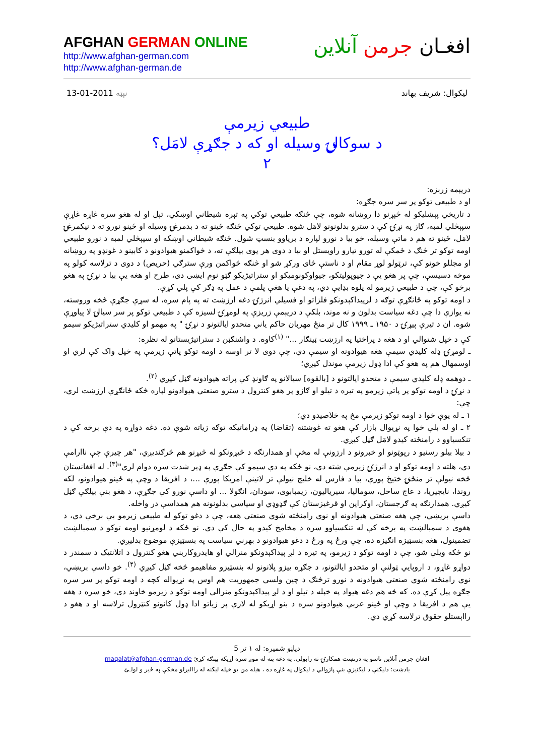AFGHAN GERMAN ONLINE
http://www.afghan-german.com
http://www.afghan-german.de
افغـان جرمن آنلاین
ليکوال: شريف بهاند نېټه 2011-01-13
طبيعي زيرمې
د سوکالۍ وسيله او که د جګړې لامَل؟
۲
دريېمه زرېزه:
او د طبيعي توکو پر سر سره جګړه:
د تاريخي پېښليکو له څېړنو دا روښانه شوه، چې ځنګه طبيعي توکي په تېره شيطاني اوښکي، تېل او له هغو سره غاړه غاړې سپېڅلي لمبه، ګاز په نړۍ کې د سترو بدلونونو لامَل شوه. طبيعي توکي ځنګه ځينو ته د بدمرغۍ وسيله او ځينو نورو ته د نيکمرغۍ لامَل، ځينو ته هم د ماتې وسيله، خو بيا د نورو لپاره د برياوو بنسټ شول. ځنګه شيطاني اوښکه او سپېڅلي لمبه د نورو طبيعي اومه توکو تر څنګ د ځمکې له تورو تيارو راويستل او بيا د دوی هر يوی بيلګې ته، د څواکمنو هيوادونو د کابينو د غونډو په روښانه او مجللو خونو کې، ترټولو لوړ مقام او د ناستې ځای ورکړ شو او څنګه څواکمن ورې سترګي (حريص) د دوی د ترلاسه کولو په موخه دسيسې، چې پر هغو يې د جيوپوليتکو، جيواوکونوميکو او ستراتيژيکو ګټو نوم ايښی دی، طرح او هغه يې بيا د نړۍ په هغو برخو کې، چې د طبيعي زيرمو له پلوه بډايې دي، په دغې يا هغې پلمې د عمل په ډګر کې پلي کړې.
د اومه توکو په ځانګړې توګه د لرپيداکېدونکو فلزاتو او فسيلي انرژۍ دغه ارزښت ته په پام سره، له سړې جګړې څخه وروسته، نه يوازې دا چې دغه سياست بدلون و نه موند، بلکې د دريېمې زريزې په لومړۍ لسيزه کې د طبيعي توکو پر سر سيالۍ لا پياوړې شوه. ان د تيرې پيړۍ د ۱۹۵۰ ـ ۱۹۹۹ کال تر منځ مهربان حاکم ياني متحدو ايالتونو د نړۍ " په مهمو او کليدي ستراتيژيکو سيمو کې د خپل شتوالي او د هغه د پراختيا په ارزښت ټينګار ..." <sup>(۱)</sup>کاوه. د واشنګټن د ستراتيژيستانو له نظره:
ـ لومړۍ ډله کليدي سيمې هغه هيوادونه او سيمې دي، چې دوی لا تر اوسه د اومه توکو پاتې زيرمې په خپل واک کې لري او اوسمهال هم په هغو کې ادا ډول زيرمې موندل کيږي؛
ـ دوهمه ډله کليدي سيمې د متحدو ايالتونو د [بالقوه] سيالانو په ګاونډ کې پراته هيوادونه ګڼل کيږي <sup>(۲)</sup>.
د نړۍ د اومه توکو پر پاتې زيرمو په تيره د تيلو او ګازو پر هغو کنترول د سترو صنعتي هيوادونو لپاره څکه ځانګړې ارزښت لري، چې:
۱ ـ له يوې خوا د اومه توکو زيرمې مخ په خلاصيدو دي؛
۲ ـ او له بلې خوا په نړيوال بازار کې هغو ته غوښتنه (تقاضا) په ډراماتيکه توګه زياته شوې ده. دغه دواړه په دې برخه کې د تنکسياوو د رامنځته کيدو لامَل ګڼل کيږي.
د بيلا بيلو رسنيو د رپوټونو او خبرونو د ارزونې له مخې او همدارنګه د څيړونکو له څيړنو هم څرګنديږي، "هر چيرې چې ناارامې دي، هلته د اومه توکو او د انرژۍ زيرمې شته دي، نو ځکه په دې سيمو کې جګړې په ډېر شدت سره دوام لري"<sup>(۳)</sup>. له افغانستان څخه نيولې تر منځنۍ ختيځ پورې، بيا د فارس له خليج نيولې تر لاتينې امريکا پورې ...، د افريقا د وچې په ځينو هيوادونو، لکه روندا، نايجيريا، د عاج ساحل، سوماليا، سيرياليون، زيمبابوی، سودان، انګولا ... او داسې نورو کې جګړې، د هغو بنې بيلګې ګڼل کيږي. همدارنګه په ګرجستان، اوکراين او قرغيزستان کې ګډوډي او سياسي بدلونونه هم همداسې در واخله.
داسې بريښي، چې هغه صنعتي هيوادونه او نوي رامنځته شوي صنعتي هغه، چې د دغو توکو له طبيعي زيرمو بې برخې دي، د هغوی د سمبالښت په برخه کې له تنکسياوو سره د مخامخ کيدو په حال کې دي. نو ځکه د لومړنيو اومه توکو د سمبالښت تضمينول، هغه بنسټيزه انګيزه ده، چې ورځ په ورځ د دغو هيوادونو د بهرني سياست په بنسټيزې موضوع بدليږي.
نو ځکه ويلې شو، چې د اومه توکو د زيرمو، په تيره د لږ پيداکېدونکو منرالي او هايدروکاربني هغو کنترول د اتلانتيک د سمندر د دواړو غاړو، د اروپايي ټولنې او متحدو ايالتونو، د جګړه ييزو پلانونو له بنسټيزو مفاهيمو څخه ګڼل کيږي <sup>(۴)</sup>. خو داسې بريښي، نوي رامنځته شوي صنعتي هيوادونه د نورو ترڅنګ د چين ولسي جمهوريت هم اوس په نړيواله کچه د اومه توکو پر سر سره جګړه پيل کړې ده. که څه هم دغه هيواد په خپله د تيلو او د لږ پيداکېدونکو منرالي اومه توکو د زيرمو خاوند دی، خو سره د هغه يې هم د افريقا د وچې او ځينو عربي هيوادونو سره د بنو اړيکو له لارې پر زياتو ادا ډول کانونو کنټرول ترلاسه او د هغو د رااېستلو حقوق ترلاسه کړي دي.
دپاڼو شميره: له ۱ تر 5
افغان جرمن آنلاين تاسو په درنښت همکارۍ ته رابولي. په دغه پته له موږ سره اړيکه ټينګه کړئ maqalat@afghan-german.de
يادښت: دليکنې د ليکنيزې بنې پازوالي د ليکوال په غاړه ده ، هيله من يو خپله ليکنه له رااليږلو مخکې په ځير و لولـئ